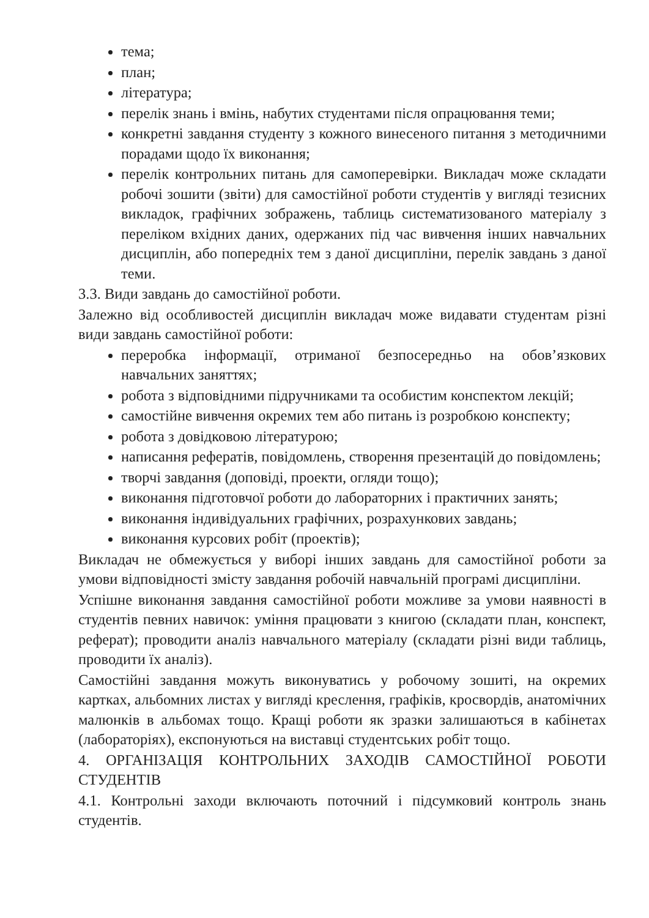тема;
план;
література;
перелік знань і вмінь, набутих студентами після опрацювання теми;
конкретні завдання студенту з кожного винесеного питання з методичними порадами щодо їх виконання;
перелік контрольних питань для самоперевірки. Викладач може складати робочі зошити (звіти) для самостійної роботи студентів у вигляді тезисних викладок, графічних зображень, таблиць систематизованого матеріалу з переліком вхідних даних, одержаних під час вивчення інших навчальних дисциплін, або попередніх тем з даної дисципліни, перелік завдань з даної теми.
3.3. Види завдань до самостійної роботи.
Залежно від особливостей дисциплін викладач може видавати студентам різні види завдань самостійної роботи:
переробка інформації, отриманої безпосередньо на обов’язкових навчальних заняттях;
робота з відповідними підручниками та особистим конспектом лекцій;
самостійне вивчення окремих тем або питань із розробкою конспекту;
робота з довідковою літературою;
написання рефератів, повідомлень, створення презентацій до повідомлень;
творчі завдання (доповіді, проекти, огляди тощо);
виконання підготовчої роботи до лабораторних і практичних занять;
виконання індивідуальних графічних, розрахункових завдань;
виконання курсових робіт (проектів);
Викладач не обмежується у виборі інших завдань для самостійної роботи за умови відповідності змісту завдання робочій навчальній програмі дисципліни.
Успішне виконання завдання самостійної роботи можливе за умови наявності в студентів певних навичок: уміння працювати з книгою (складати план, конспект, реферат); проводити аналіз навчального матеріалу (складати різні види таблиць, проводити їх аналіз).
Самостійні завдання можуть виконуватись у робочому зошиті, на окремих картках, альбомних листах у вигляді креслення, графіків, кросвордів, анатомічних малюнків в альбомах тощо. Кращі роботи як зразки залишаються в кабінетах (лабораторіях), експонуються на виставці студентських робіт тощо.
4. ОРГАНІЗАЦІЯ КОНТРОЛЬНИХ ЗАХОДІВ САМОСТІЙНОЇ РОБОТИ СТУДЕНТІВ
4.1. Контрольні заходи включають поточний і підсумковий контроль знань студентів.